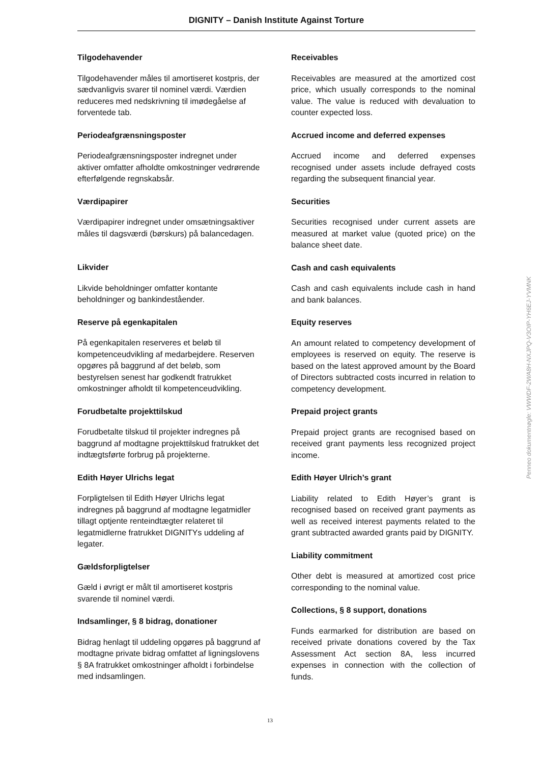DIGNITY – Danish Institute Against Torture
Tilgodehavender
Tilgodehavender måles til amortiseret kostpris, der sædvanligvis svarer til nominel værdi. Værdien reduceres med nedskrivning til imødegåelse af forventede tab.
Periodeafgrænsningsposter
Periodeafgrænsningsposter indregnet under aktiver omfatter afholdte omkostninger vedrørende efterfølgende regnskabsår.
Værdipapirer
Værdipapirer indregnet under omsætningsaktiver måles til dagsværdi (børskurs) på balancedagen.
Likvider
Likvide beholdninger omfatter kontante beholdninger og bankindeståender.
Reserve på egenkapitalen
På egenkapitalen reserveres et beløb til kompetenceudvikling af medarbejdere. Reserven opgøres på baggrund af det beløb, som bestyrelsen senest har godkendt fratrukket omkostninger afholdt til kompetenceudvikling.
Forudbetalte projekttilskud
Forudbetalte tilskud til projekter indregnes på baggrund af modtagne projekttilskud fratrukket det indtægtsførte forbrug på projekterne.
Edith Høyer Ulrichs legat
Forpligtelsen til Edith Høyer Ulrichs legat indregnes på baggrund af modtagne legatmidler tillagt optjente renteindtægter relateret til legatmidlerne fratrukket DIGNITYs uddeling af legater.
Gældsforpligtelser
Gæld i øvrigt er målt til amortiseret kostpris svarende til nominel værdi.
Indsamlinger, § 8 bidrag, donationer
Bidrag henlagt til uddeling opgøres på baggrund af modtagne private bidrag omfattet af ligningslovens § 8A fratrukket omkostninger afholdt i forbindelse med indsamlingen.
Receivables
Receivables are measured at the amortized cost price, which usually corresponds to the nominal value. The value is reduced with devaluation to counter expected loss.
Accrued income and deferred expenses
Accrued income and deferred expenses recognised under assets include defrayed costs regarding the subsequent financial year.
Securities
Securities recognised under current assets are measured at market value (quoted price) on the balance sheet date.
Cash and cash equivalents
Cash and cash equivalents include cash in hand and bank balances.
Equity reserves
An amount related to competency development of employees is reserved on equity. The reserve is based on the latest approved amount by the Board of Directors subtracted costs incurred in relation to competency development.
Prepaid project grants
Prepaid project grants are recognised based on received grant payments less recognized project income.
Edith Høyer Ulrich’s grant
Liability related to Edith Høyer’s grant is recognised based on received grant payments as well as received interest payments related to the grant subtracted awarded grants paid by DIGNITY.
Liability commitment
Other debt is measured at amortized cost price corresponding to the nominal value.
Collections, § 8 support, donations
Funds earmarked for distribution are based on received private donations covered by the Tax Assessment Act section 8A, less incurred expenses in connection with the collection of funds.
13
Penneo dokumentnøgle: VWWDF-2WA8H-NXJPQ-V3OIP-YH6EJ-YVMNK